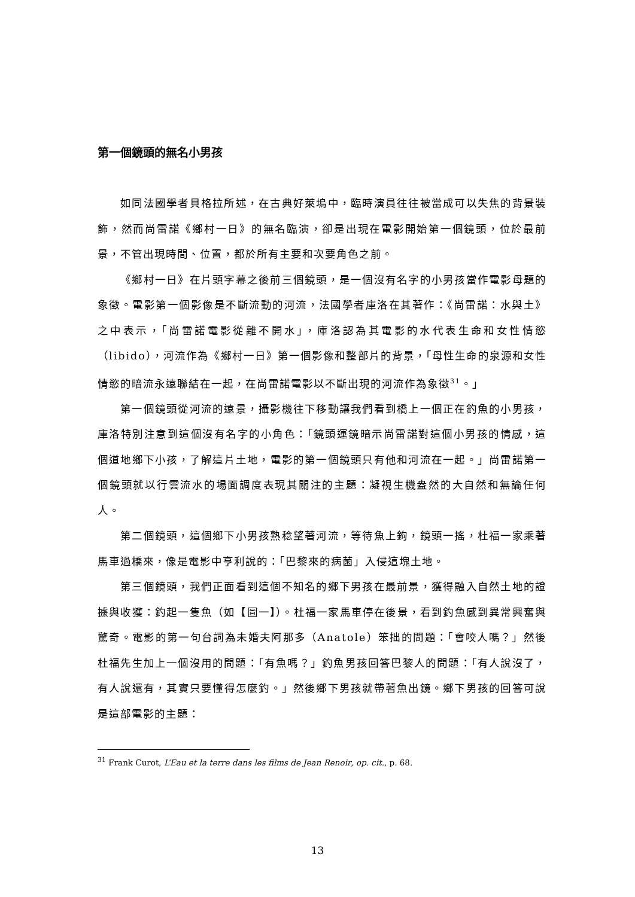第一個鏡頭的無名小男孩
如同法國學者貝格拉所述，在古典好萊塢中，臨時演員往往被當成可以失焦的背景裝飾，然而尚雷諾《鄉村一日》的無名臨演，卻是出現在電影開始第一個鏡頭，位於最前景，不管出現時間、位置，都於所有主要和次要角色之前。
《鄉村一日》在片頭字幕之後前三個鏡頭，是一個沒有名字的小男孩當作電影母題的象徵。電影第一個影像是不斷流動的河流，法國學者庫洛在其著作：《尚雷諾：水與土》之中表示，「尚雷諾電影從離不開水」，庫洛認為其電影的水代表生命和女性情慾（libido），河流作為《鄉村一日》第一個影像和整部片的背景，「母性生命的泉源和女性情慾的暗流永遠聯結在一起，在尚雷諾電影以不斷出現的河流作為象徵<sup>31</sup>。」
第一個鏡頭從河流的遠景，攝影機往下移動讓我們看到橋上一個正在釣魚的小男孩，庫洛特別注意到這個沒有名字的小角色：「鏡頭運鏡暗示尚雷諾對這個小男孩的情感，這個道地鄉下小孩，了解這片土地，電影的第一個鏡頭只有他和河流在一起。」尚雷諾第一個鏡頭就以行雲流水的場面調度表現其關注的主題：凝視生機盎然的大自然和無論任何人。
第二個鏡頭，這個鄉下小男孩熟稔望著河流，等待魚上鉤，鏡頭一搖，杜福一家乘著馬車過橋來，像是電影中亨利說的：「巴黎來的病菌」入侵這塊土地。
第三個鏡頭，我們正面看到這個不知名的鄉下男孩在最前景，獲得融入自然土地的證據與收獲：釣起一隻魚（如【圖一】）。杜福一家馬車停在後景，看到釣魚感到異常興奮與驚奇。電影的第一句台詞為未婚夫阿那多（Anatole）笨拙的問題：「會咬人嗎？」然後杜福先生加上一個沒用的問題：「有魚嗎？」釣魚男孩回答巴黎人的問題：「有人說沒了，有人說還有，其實只要懂得怎麼釣。」然後鄉下男孩就帶著魚出鏡。鄉下男孩的回答可說是這部電影的主題：
<sup>31</sup> Frank Curot, L’Eau et la terre dans les films de Jean Renoir, op. cit., p. 68.
13